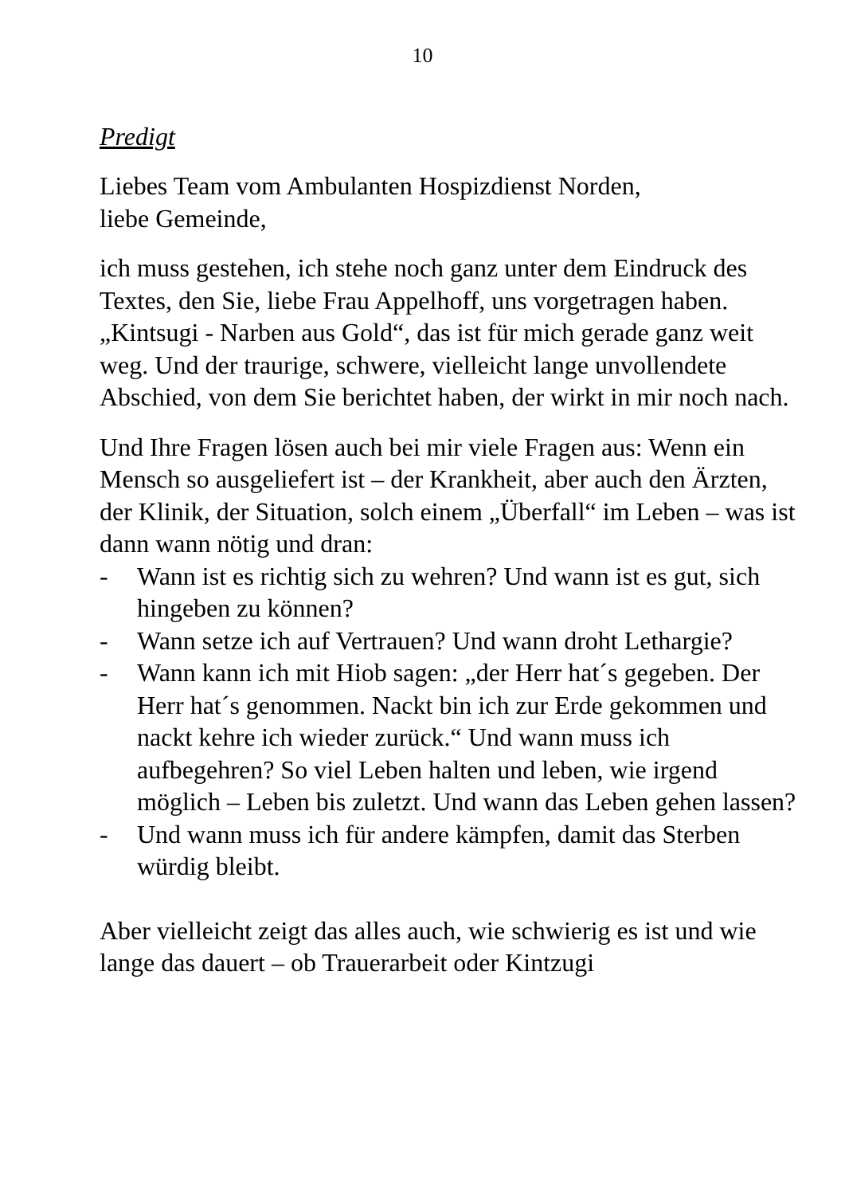10
Predigt
Liebes Team vom Ambulanten Hospizdienst Norden,
liebe Gemeinde,
ich muss gestehen, ich stehe noch ganz unter dem Eindruck des Textes, den Sie, liebe Frau Appelhoff, uns vorgetragen haben. „Kintsugi - Narben aus Gold“, das ist für mich gerade ganz weit weg. Und der traurige, schwere, vielleicht lange unvollendete Abschied, von dem Sie berichtet haben, der wirkt in mir noch nach.
Und Ihre Fragen lösen auch bei mir viele Fragen aus: Wenn ein Mensch so ausgeliefert ist – der Krankheit, aber auch den Ärzten, der Klinik, der Situation, solch einem „Überfall“ im Leben – was ist dann wann nötig und dran:
- Wann ist es richtig sich zu wehren? Und wann ist es gut, sich hingeben zu können?
- Wann setze ich auf Vertrauen? Und wann droht Lethargie?
- Wann kann ich mit Hiob sagen: „der Herr hat´s gegeben. Der Herr hat´s genommen. Nackt bin ich zur Erde gekommen und nackt kehre ich wieder zurück.“ Und wann muss ich aufbegehren? So viel Leben halten und leben, wie irgend möglich – Leben bis zuletzt. Und wann das Leben gehen lassen?
- Und wann muss ich für andere kämpfen, damit das Sterben würdig bleibt.
Aber vielleicht zeigt das alles auch, wie schwierig es ist und wie lange das dauert – ob Trauerarbeit oder Kintzugi